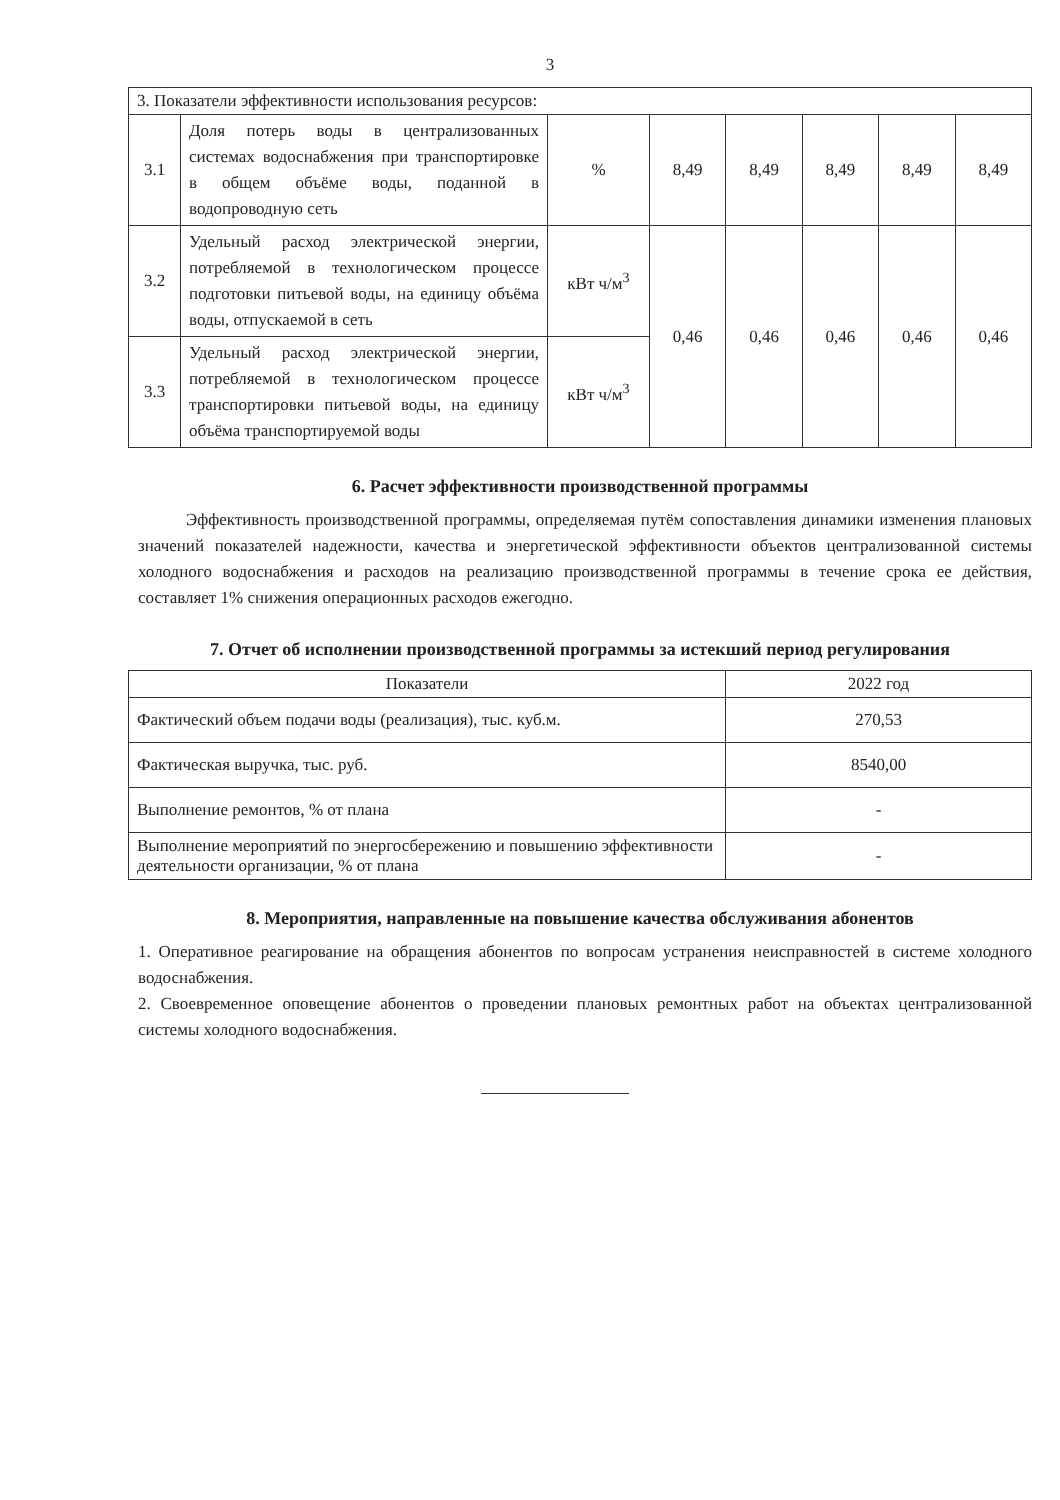3
| 3. Показатели эффективности использования ресурсов: | | | | | | | |
| 3.1 | Доля потерь воды в централизованных системах водоснабжения при транспортировке в общем объёме воды, поданной в водопроводную сеть | % | 8,49 | 8,49 | 8,49 | 8,49 | 8,49 |
| 3.2 | Удельный расход электрической энергии, потребляемой в технологическом процессе подготовки питьевой воды, на единицу объёма воды, отпускаемой в сеть | кВт ч/м<sup>3</sup> | 0,46 | 0,46 | 0,46 | 0,46 | 0,46 |
| 3.3 | Удельный расход электрической энергии, потребляемой в технологическом процессе транспортировки питьевой воды, на единицу объёма транспортируемой воды | кВт ч/м<sup>3</sup> | | | | | |
6. Расчет эффективности производственной программы
Эффективность производственной программы, определяемая путём сопоставления динамики изменения плановых значений показателей надежности, качества и энергетической эффективности объектов централизованной системы холодного водоснабжения и расходов на реализацию производственной программы в течение срока ее действия, составляет 1% снижения операционных расходов ежегодно.
7. Отчет об исполнении производственной программы за истекший период регулирования
| Показатели | 2022 год |
| --- | --- |
| Фактический объем подачи воды (реализация), тыс. куб.м. | 270,53 |
| Фактическая выручка, тыс. руб. | 8540,00 |
| Выполнение ремонтов, % от плана | - |
| Выполнение мероприятий по энергосбережению и повышению эффективности деятельности организации, % от плана | - |
8. Мероприятия, направленные на повышение качества обслуживания абонентов
1. Оперативное реагирование на обращения абонентов по вопросам устранения неисправностей в системе холодного водоснабжения.
2. Своевременное оповещение абонентов о проведении плановых ремонтных работ на объектах централизованной системы холодного водоснабжения.